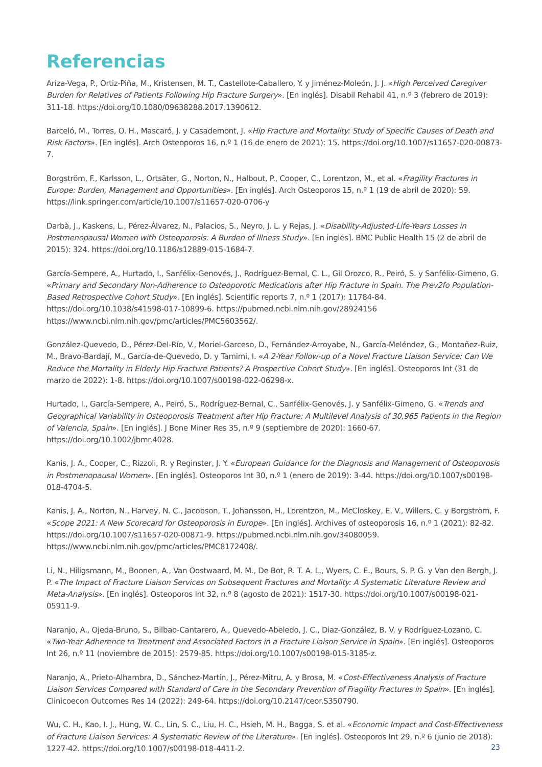Referencias
Ariza-Vega, P., Ortiz-Piña, M., Kristensen, M. T., Castellote-Caballero, Y. y Jiménez-Moleón, J. J. «High Perceived Caregiver Burden for Relatives of Patients Following Hip Fracture Surgery». [En inglés]. Disabil Rehabil 41, n.º 3 (febrero de 2019): 311-18. https://doi.org/10.1080/09638288.2017.1390612.
Barceló, M., Torres, O. H., Mascaró, J. y Casademont, J. «Hip Fracture and Mortality: Study of Specific Causes of Death and Risk Factors». [En inglés]. Arch Osteoporos 16, n.º 1 (16 de enero de 2021): 15. https://doi.org/10.1007/s11657-020-00873-7.
Borgström, F., Karlsson, L., Ortsäter, G., Norton, N., Halbout, P., Cooper, C., Lorentzon, M., et al. «Fragility Fractures in Europe: Burden, Management and Opportunities». [En inglés]. Arch Osteoporos 15, n.º 1 (19 de abril de 2020): 59. https://link.springer.com/article/10.1007/s11657-020-0706-y
Darbà, J., Kaskens, L., Pérez-Álvarez, N., Palacios, S., Neyro, J. L. y Rejas, J. «Disability-Adjusted-Life-Years Losses in Postmenopausal Women with Osteoporosis: A Burden of Illness Study». [En inglés]. BMC Public Health 15 (2 de abril de 2015): 324. https://doi.org/10.1186/s12889-015-1684-7.
García-Sempere, A., Hurtado, I., Sanfélix-Genovés, J., Rodríguez-Bernal, C. L., Gil Orozco, R., Peiró, S. y Sanfélix-Gimeno, G. «Primary and Secondary Non-Adherence to Osteoporotic Medications after Hip Fracture in Spain. The Prev2fo Population-Based Retrospective Cohort Study». [En inglés]. Scientific reports 7, n.º 1 (2017): 11784-84. https://doi.org/10.1038/s41598-017-10899-6. https://pubmed.ncbi.nlm.nih.gov/28924156 https://www.ncbi.nlm.nih.gov/pmc/articles/PMC5603562/.
González-Quevedo, D., Pérez-Del-Río, V., Moriel-Garceso, D., Fernández-Arroyabe, N., García-Meléndez, G., Montañez-Ruiz, M., Bravo-Bardají, M., García-de-Quevedo, D. y Tamimi, I. «A 2-Year Follow-up of a Novel Fracture Liaison Service: Can We Reduce the Mortality in Elderly Hip Fracture Patients? A Prospective Cohort Study». [En inglés]. Osteoporos Int (31 de marzo de 2022): 1-8. https://doi.org/10.1007/s00198-022-06298-x.
Hurtado, I., García-Sempere, A., Peiró, S., Rodríguez-Bernal, C., Sanfélix-Genovés, J. y Sanfélix-Gimeno, G. «Trends and Geographical Variability in Osteoporosis Treatment after Hip Fracture: A Multilevel Analysis of 30,965 Patients in the Region of Valencia, Spain». [En inglés]. J Bone Miner Res 35, n.º 9 (septiembre de 2020): 1660-67. https://doi.org/10.1002/jbmr.4028.
Kanis, J. A., Cooper, C., Rizzoli, R. y Reginster, J. Y. «European Guidance for the Diagnosis and Management of Osteoporosis in Postmenopausal Women». [En inglés]. Osteoporos Int 30, n.º 1 (enero de 2019): 3-44. https://doi.org/10.1007/s00198-018-4704-5.
Kanis, J. A., Norton, N., Harvey, N. C., Jacobson, T., Johansson, H., Lorentzon, M., McCloskey, E. V., Willers, C. y Borgström, F. «Scope 2021: A New Scorecard for Osteoporosis in Europe». [En inglés]. Archives of osteoporosis 16, n.º 1 (2021): 82-82. https://doi.org/10.1007/s11657-020-00871-9. https://pubmed.ncbi.nlm.nih.gov/34080059. https://www.ncbi.nlm.nih.gov/pmc/articles/PMC8172408/.
Li, N., Hiligsmann, M., Boonen, A., Van Oostwaard, M. M., De Bot, R. T. A. L., Wyers, C. E., Bours, S. P. G. y Van den Bergh, J. P. «The Impact of Fracture Liaison Services on Subsequent Fractures and Mortality: A Systematic Literature Review and Meta-Analysis». [En inglés]. Osteoporos Int 32, n.º 8 (agosto de 2021): 1517-30. https://doi.org/10.1007/s00198-021-05911-9.
Naranjo, A., Ojeda-Bruno, S., Bilbao-Cantarero, A., Quevedo-Abeledo, J. C., Diaz-González, B. V. y Rodríguez-Lozano, C. «Two-Year Adherence to Treatment and Associated Factors in a Fracture Liaison Service in Spain». [En inglés]. Osteoporos Int 26, n.º 11 (noviembre de 2015): 2579-85. https://doi.org/10.1007/s00198-015-3185-z.
Naranjo, A., Prieto-Alhambra, D., Sánchez-Martín, J., Pérez-Mitru, A. y Brosa, M. «Cost-Effectiveness Analysis of Fracture Liaison Services Compared with Standard of Care in the Secondary Prevention of Fragility Fractures in Spain». [En inglés]. Clinicoecon Outcomes Res 14 (2022): 249-64. https://doi.org/10.2147/ceor.S350790.
Wu, C. H., Kao, I. J., Hung, W. C., Lin, S. C., Liu, H. C., Hsieh, M. H., Bagga, S. et al. «Economic Impact and Cost-Effectiveness of Fracture Liaison Services: A Systematic Review of the Literature». [En inglés]. Osteoporos Int 29, n.º 6 (junio de 2018): 1227-42. https://doi.org/10.1007/s00198-018-4411-2.
23